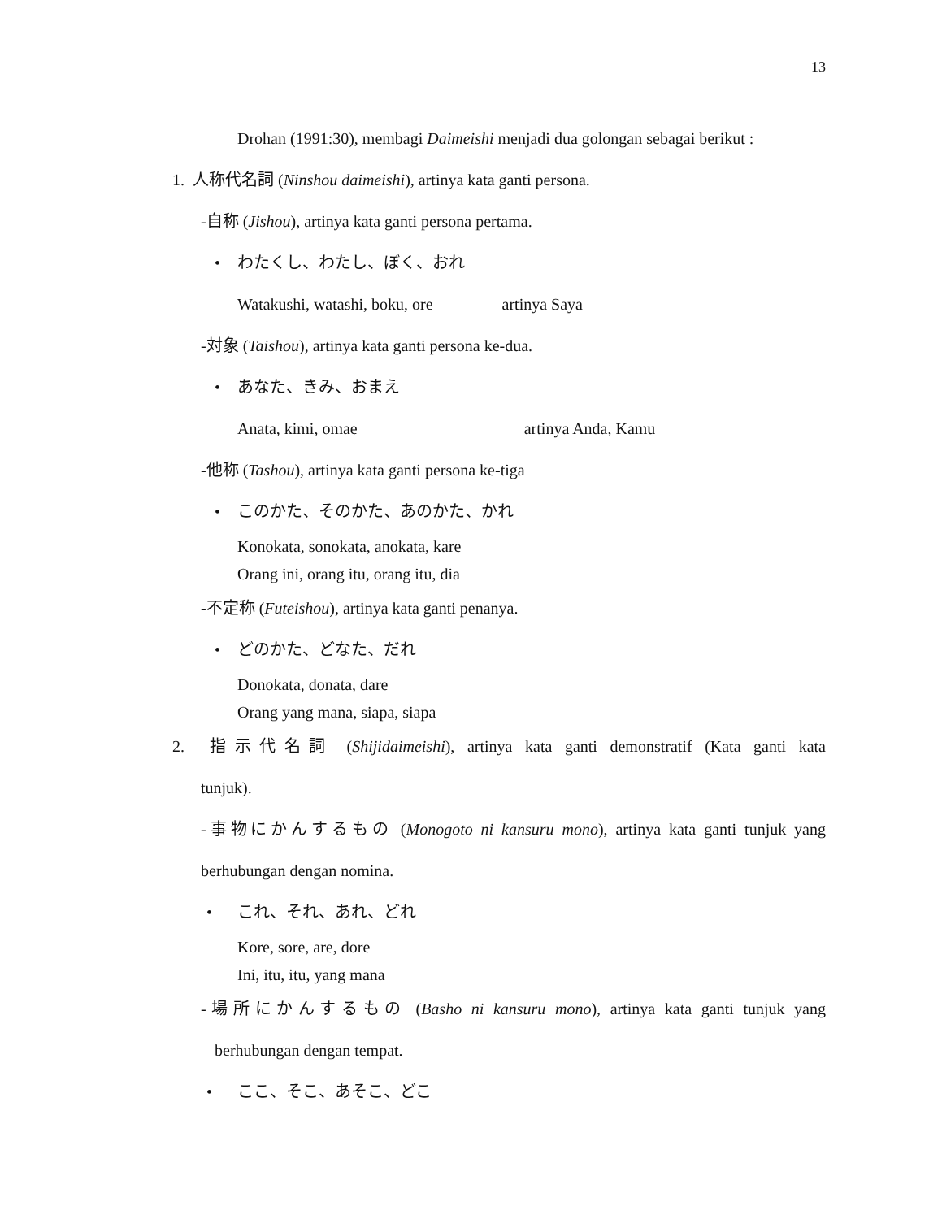13
Drohan (1991:30), membagi Daimeishi menjadi dua golongan sebagai berikut :
1. 人称代名詞 (Ninshou daimeishi), artinya kata ganti persona.
-自称 (Jishou), artinya kata ganti persona pertama.
• わたくし、わたし、ぼく、おれ
Watakushi, watashi, boku, ore artinya Saya
-対象 (Taishou), artinya kata ganti persona ke-dua.
• あなた、きみ、おまえ
Anata, kimi, omae artinya Anda, Kamu
-他称 (Tashou), artinya kata ganti persona ke-tiga
• このかた、そのかた、あのかた、かれ
Konokata, sonokata, anokata, kare
Orang ini, orang itu, orang itu, dia
-不定称 (Futeishou), artinya kata ganti penanya.
• どのかた、どなた、だれ
Donokata, donata, dare
Orang yang mana, siapa, siapa
2. 指示代名詞 (Shijidaimeishi), artinya kata ganti demonstratif (Kata ganti kata
tunjuk).
-事物にかんするもの (Monogoto ni kansuru mono), artinya kata ganti tunjuk yang
berhubungan dengan nomina.
• これ、それ、あれ、どれ
Kore, sore, are, dore
Ini, itu, itu, yang mana
-場所にかんするもの (Basho ni kansuru mono), artinya kata ganti tunjuk yang
berhubungan dengan tempat.
• ここ、そこ、あそこ、どこ